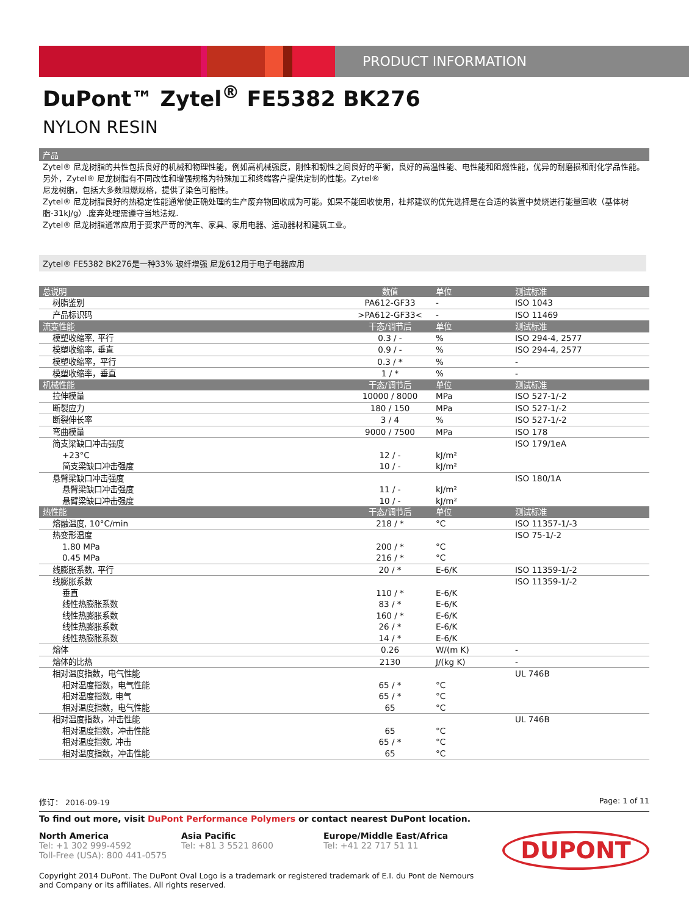PRODUCT INFORMATION
DuPont™ Zytel<sup>®</sup> FE5382 BK276
NYLON RESIN
产品
Zytel® 尼龙树脂的共性包括良好的机械和物理性能，例如高机械强度，刚性和韧性之间良好的平衡，良好的高温性能、电性能和阻燃性能，优异的耐磨损和耐化学品性能。另外，Zytel® 尼龙树脂有不同改性和增强规格为特殊加工和终端客户提供定制的性能。Zytel®
尼龙树脂，包括大多数阻燃规格，提供了染色可能性。
Zytel® 尼龙树脂良好的热稳定性能通常使正确处理的生产废弃物回收成为可能。如果不能回收使用，杜邦建议的优先选择是在合适的装置中焚烧进行能量回收（基体树脂-31kJ/g）.废弃处理需遵守当地法规.
Zytel® 尼龙树脂通常应用于要求严苛的汽车、家具、家用电器、运动器材和建筑工业。
Zytel® FE5382 BK276是一种33% 玻纤增强 尼龙612用于电子电器应用
| 总说明 | 数值 | 单位 | 测试标准 |
| --- | --- | --- | --- |
| 树脂鉴别 | PA612-GF33 | - | ISO 1043 |
| 产品标识码 | >PA612-GF33< | - | ISO 11469 |
| 流变性能 | 干态/调节后 | 单位 | 测试标准 |
| 模塑收缩率, 平行 | 0.3 / - | % | ISO 294-4, 2577 |
| 模塑收缩率, 垂直 | 0.9 / - | % | ISO 294-4, 2577 |
| 模塑收缩率，平行 | 0.3 / * | % | - |
| 模塑收缩率，垂直 | 1 / * | % | - |
| 机械性能 | 干态/调节后 | 单位 | 测试标准 |
| 拉伸模量 | 10000 / 8000 | MPa | ISO 527-1/-2 |
| 断裂应力 | 180 / 150 | MPa | ISO 527-1/-2 |
| 断裂伸长率 | 3 / 4 | % | ISO 527-1/-2 |
| 弯曲模量 | 9000 / 7500 | MPa | ISO 178 |
| 简支梁缺口冲击强度 | | | ISO 179/1eA |
| +23°C | 12 / - | kJ/m² | |
| 简支梁缺口冲击强度 | 10 / - | kJ/m² | |
| 悬臂梁缺口冲击强度 | | | ISO 180/1A |
| 悬臂梁缺口冲击强度 | 11 / - | kJ/m² | |
| 悬臂梁缺口冲击强度 | 10 / - | kJ/m² | |
| 热性能 | 干态/调节后 | 单位 | 测试标准 |
| 熔融温度, 10°C/min | 218 / * | °C | ISO 11357-1/-3 |
| 热变形温度 | | | ISO 75-1/-2 |
| 1.80 MPa | 200 / * | °C | |
| 0.45 MPa | 216 / * | °C | |
| 线膨胀系数, 平行 | 20 / * | E-6/K | ISO 11359-1/-2 |
| 线膨胀系数 | | | ISO 11359-1/-2 |
| 垂直 | 110 / * | E-6/K | |
| 线性热膨胀系数 | 83 / * | E-6/K | |
| 线性热膨胀系数 | 160 / * | E-6/K | |
| 线性热膨胀系数 | 26 / * | E-6/K | |
| 线性热膨胀系数 | 14 / * | E-6/K | |
| 熔体 | 0.26 | W/(m K) | - |
| 熔体的比热 | 2130 | J/(kg K) | - |
| 相对温度指数，电气性能 | | | UL 746B |
| 相对温度指数，电气性能 | 65 / * | °C | |
| 相对温度指数, 电气 | 65 / * | °C | |
| 相对温度指数，电气性能 | 65 | °C | |
| 相对温度指数，冲击性能 | | | UL 746B |
| 相对温度指数，冲击性能 | 65 | °C | |
| 相对温度指数, 冲击 | 65 / * | °C | |
| 相对温度指数，冲击性能 | 65 | °C | |
修订： 2016-09-19 Page: 1 of 11
To find out more, visit DuPont Performance Polymers or contact nearest DuPont location.
North America
Tel: +1 302 999-4592
Toll-Free (USA): 800 441-0575
Asia Pacific
Tel: +81 3 5521 8600
Europe/Middle East/Africa
Tel: +41 22 717 51 11
DUPONT
Copyright 2014 DuPont. The DuPont Oval Logo is a trademark or registered trademark of E.I. du Pont de Nemours and Company or its affiliates. All rights reserved.